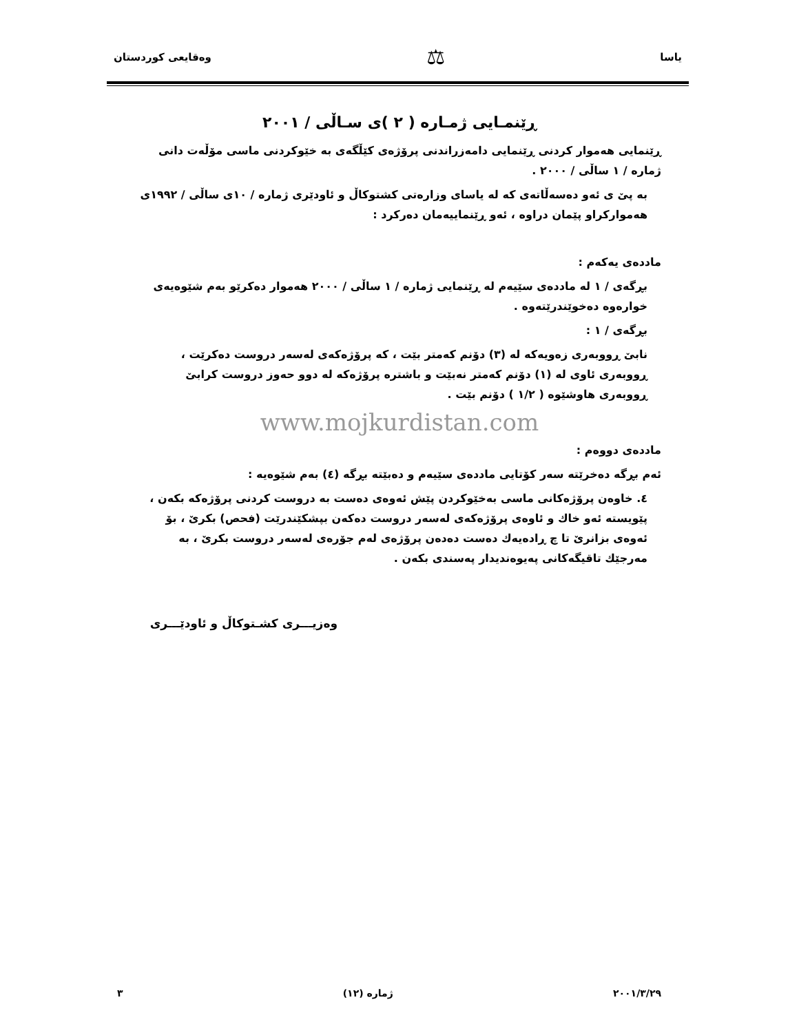یاسا ⚖ وەقایعی کوردستان
ڕێنمـایی ژمـاره ( ٢ )ی سـاڵی / ٢٠٠١
ڕێنمایی هەموار کردنی ڕێنمایی دامەزراندنی پرۆژەی کێڵگەی بە خێوکردنی ماسی مۆڵەت دانی ژماره / ١ ساڵی / ٢٠٠٠ .
بە پێ ی ئەو دەسەڵاتەی کە لە یاسای وزارەتی کشتوکاڵ و ئاودێری ژماره / ١٠ی ساڵی / ١٩٩٢ی هەموارکراو پێمان دراوه ، ئەو ڕێنماییەمان دەرکرد :
ماددەی یەکەم :
بڕگەی / ١ لە ماددەی سێیەم لە ڕێنمایی ژماره / ١ ساڵی / ٢٠٠٠ هەموار دەکرێو بەم شێوەیەی خوارەوه دەخوێندرێتەوه .
بڕگەی / ١ :
نابێ ڕووبەری زەویەکە لە (٣) دۆنم کەمتر بێت ، کە پرۆژەکەی لەسەر دروست دەکرێت ، ڕووبەری ئاوی لە (١) دۆنم کەمتر نەبێت و باشترە پرۆژەکە لە دوو حەوز دروست کرابێ ڕووبەری هاوشێوه ( ١/٢ ) دۆنم بێت .
www.mojkurdistan.com
ماددەی دووەم :
ئەم بڕگە دەخرێتە سەر کۆتایی ماددەی سێیەم و دەبێتە بڕگە (٤) بەم شێوەیە :
٤. خاوەن پرۆژەکانی ماسی بەخێوکردن پێش ئەوەی دەست بە دروست کردنی پرۆژەکە بکەن ، پێویستە ئەو خاك و ئاوەی پرۆژەکەی لەسەر دروست دەکەن بپشکێندرێت (فحص) بکرێ ، بۆ ئەوەی بزانرێ تا چ ڕادەیەك دەست دەدەن پرۆژەی لەم جۆرەی لەسەر دروست بکرێ ، بە مەرجێك تاقیگەکانی پەیوەندیدار پەسندی بکەن .
وەزیـــری کشـتوکاڵ و ئاودێـــری
٢٠٠١/٣/٢٩ ژماره (١٢) ٣